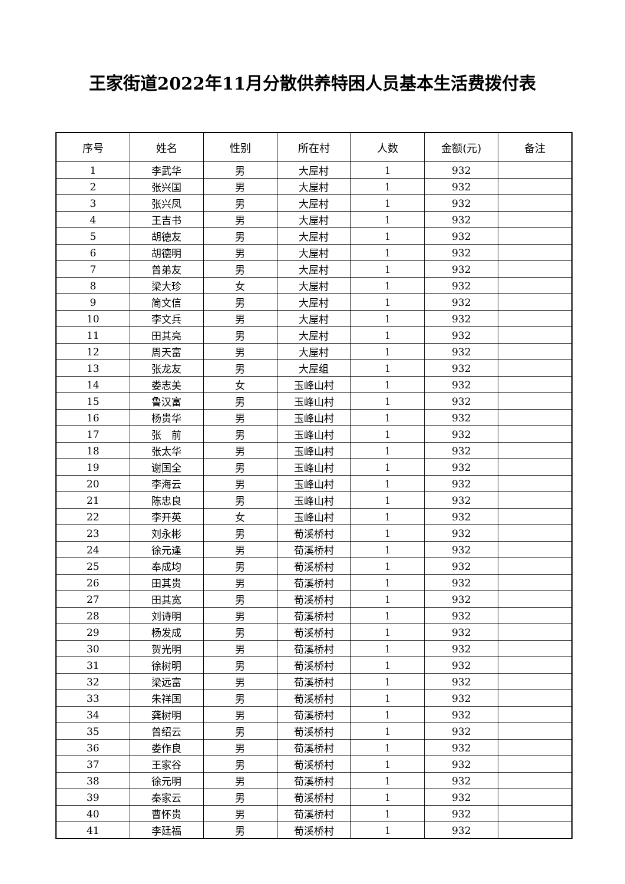王家街道2022年11月分散供养特困人员基本生活费拨付表
| 序号 | 姓名 | 性别 | 所在村 | 人数 | 金额(元) | 备注 |
| --- | --- | --- | --- | --- | --- | --- |
| 1 | 李武华 | 男 | 大屋村 | 1 | 932 | |
| 2 | 张兴国 | 男 | 大屋村 | 1 | 932 | |
| 3 | 张兴凤 | 男 | 大屋村 | 1 | 932 | |
| 4 | 王吉书 | 男 | 大屋村 | 1 | 932 | |
| 5 | 胡德友 | 男 | 大屋村 | 1 | 932 | |
| 6 | 胡德明 | 男 | 大屋村 | 1 | 932 | |
| 7 | 曾弟友 | 男 | 大屋村 | 1 | 932 | |
| 8 | 梁大珍 | 女 | 大屋村 | 1 | 932 | |
| 9 | 简文信 | 男 | 大屋村 | 1 | 932 | |
| 10 | 李文兵 | 男 | 大屋村 | 1 | 932 | |
| 11 | 田其亮 | 男 | 大屋村 | 1 | 932 | |
| 12 | 周天富 | 男 | 大屋村 | 1 | 932 | |
| 13 | 张龙友 | 男 | 大屋组 | 1 | 932 | |
| 14 | 娄志美 | 女 | 玉峰山村 | 1 | 932 | |
| 15 | 鲁汉富 | 男 | 玉峰山村 | 1 | 932 | |
| 16 | 杨贵华 | 男 | 玉峰山村 | 1 | 932 | |
| 17 | 张 前 | 男 | 玉峰山村 | 1 | 932 | |
| 18 | 张太华 | 男 | 玉峰山村 | 1 | 932 | |
| 19 | 谢国全 | 男 | 玉峰山村 | 1 | 932 | |
| 20 | 李海云 | 男 | 玉峰山村 | 1 | 932 | |
| 21 | 陈忠良 | 男 | 玉峰山村 | 1 | 932 | |
| 22 | 李开英 | 女 | 玉峰山村 | 1 | 932 | |
| 23 | 刘永彬 | 男 | 荀溪桥村 | 1 | 932 | |
| 24 | 徐元逢 | 男 | 荀溪桥村 | 1 | 932 | |
| 25 | 奉成均 | 男 | 荀溪桥村 | 1 | 932 | |
| 26 | 田其贵 | 男 | 荀溪桥村 | 1 | 932 | |
| 27 | 田其宽 | 男 | 荀溪桥村 | 1 | 932 | |
| 28 | 刘诗明 | 男 | 荀溪桥村 | 1 | 932 | |
| 29 | 杨发成 | 男 | 荀溪桥村 | 1 | 932 | |
| 30 | 贺光明 | 男 | 荀溪桥村 | 1 | 932 | |
| 31 | 徐树明 | 男 | 荀溪桥村 | 1 | 932 | |
| 32 | 梁远富 | 男 | 荀溪桥村 | 1 | 932 | |
| 33 | 朱祥国 | 男 | 荀溪桥村 | 1 | 932 | |
| 34 | 龚树明 | 男 | 荀溪桥村 | 1 | 932 | |
| 35 | 曾绍云 | 男 | 荀溪桥村 | 1 | 932 | |
| 36 | 娄作良 | 男 | 荀溪桥村 | 1 | 932 | |
| 37 | 王家谷 | 男 | 荀溪桥村 | 1 | 932 | |
| 38 | 徐元明 | 男 | 荀溪桥村 | 1 | 932 | |
| 39 | 秦家云 | 男 | 荀溪桥村 | 1 | 932 | |
| 40 | 曹怀贵 | 男 | 荀溪桥村 | 1 | 932 | |
| 41 | 李廷福 | 男 | 荀溪桥村 | 1 | 932 | |